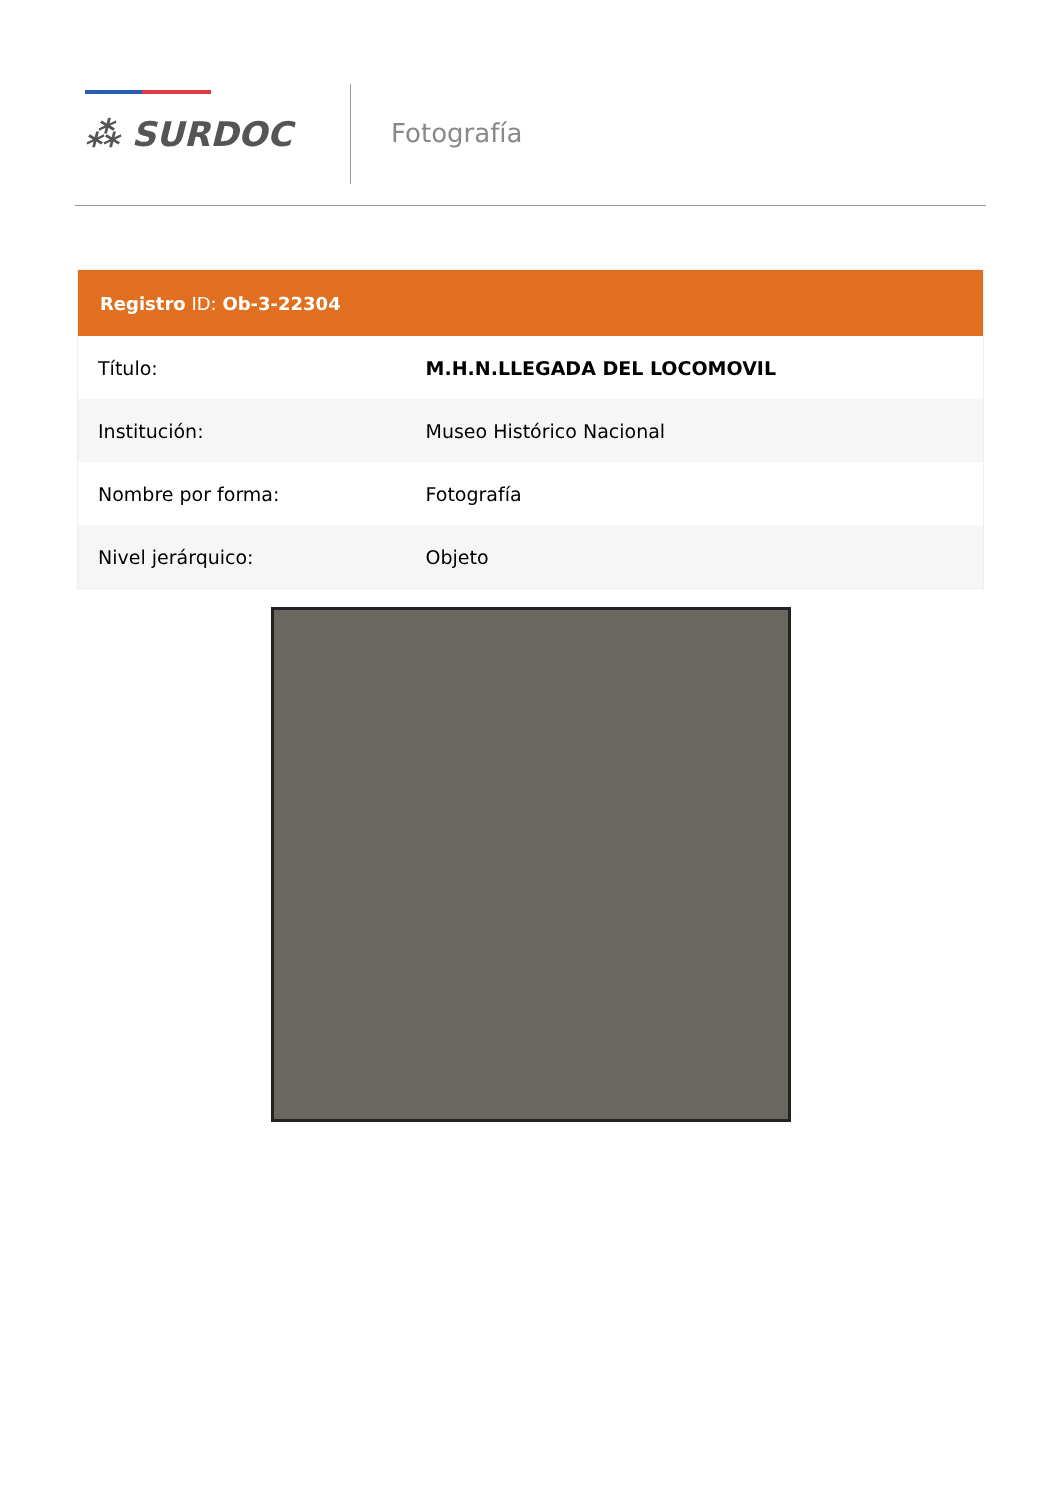⁂ SURDOC
Fotografía
| Registro ID: Ob-3-22304 | |
| --- | --- |
| Título: | M.H.N.LLEGADA DEL LOCOMOVIL |
| Institución: | Museo Histórico Nacional |
| Nombre por forma: | Fotografía |
| Nivel jerárquico: | Objeto |